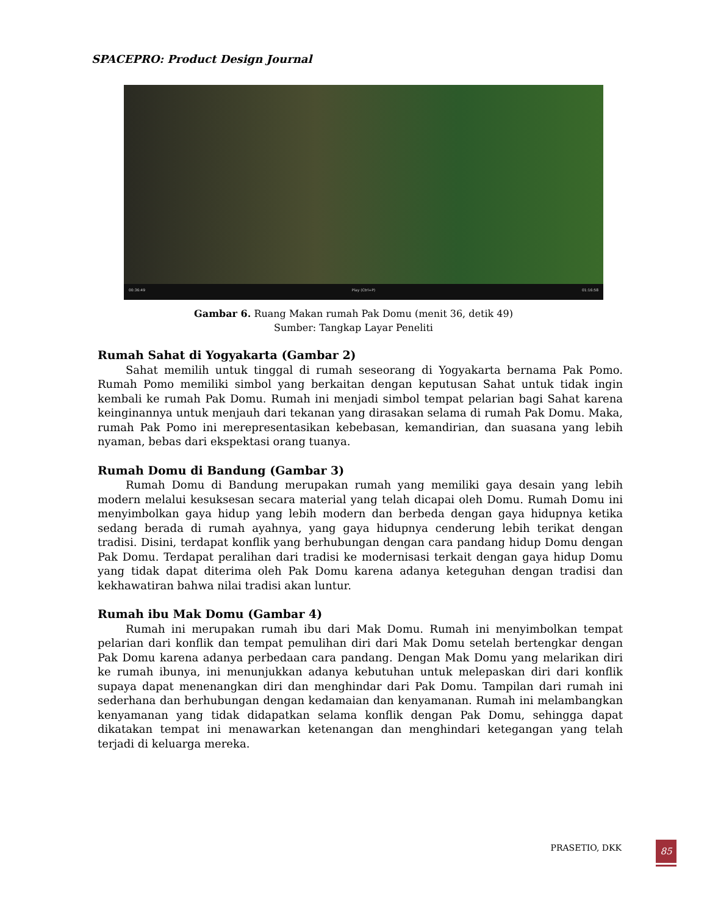SPACEPRO: Product Design Journal
00:36:49 Play (Ctrl+P) 01:16:58
Gambar 6. Ruang Makan rumah Pak Domu (menit 36, detik 49)
Sumber: Tangkap Layar Peneliti
Rumah Sahat di Yogyakarta (Gambar 2)
Sahat memilih untuk tinggal di rumah seseorang di Yogyakarta bernama Pak Pomo. Rumah Pomo memiliki simbol yang berkaitan dengan keputusan Sahat untuk tidak ingin kembali ke rumah Pak Domu. Rumah ini menjadi simbol tempat pelarian bagi Sahat karena keinginannya untuk menjauh dari tekanan yang dirasakan selama di rumah Pak Domu. Maka, rumah Pak Pomo ini merepresentasikan kebebasan, kemandirian, dan suasana yang lebih nyaman, bebas dari ekspektasi orang tuanya.
Rumah Domu di Bandung (Gambar 3)
Rumah Domu di Bandung merupakan rumah yang memiliki gaya desain yang lebih modern melalui kesuksesan secara material yang telah dicapai oleh Domu. Rumah Domu ini menyimbolkan gaya hidup yang lebih modern dan berbeda dengan gaya hidupnya ketika sedang berada di rumah ayahnya, yang gaya hidupnya cenderung lebih terikat dengan tradisi. Disini, terdapat konflik yang berhubungan dengan cara pandang hidup Domu dengan Pak Domu. Terdapat peralihan dari tradisi ke modernisasi terkait dengan gaya hidup Domu yang tidak dapat diterima oleh Pak Domu karena adanya keteguhan dengan tradisi dan kekhawatiran bahwa nilai tradisi akan luntur.
Rumah ibu Mak Domu (Gambar 4)
Rumah ini merupakan rumah ibu dari Mak Domu. Rumah ini menyimbolkan tempat pelarian dari konflik dan tempat pemulihan diri dari Mak Domu setelah bertengkar dengan Pak Domu karena adanya perbedaan cara pandang. Dengan Mak Domu yang melarikan diri ke rumah ibunya, ini menunjukkan adanya kebutuhan untuk melepaskan diri dari konflik supaya dapat menenangkan diri dan menghindar dari Pak Domu. Tampilan dari rumah ini sederhana dan berhubungan dengan kedamaian dan kenyamanan. Rumah ini melambangkan kenyamanan yang tidak didapatkan selama konflik dengan Pak Domu, sehingga dapat dikatakan tempat ini menawarkan ketenangan dan menghindari ketegangan yang telah terjadi di keluarga mereka.
PRASETIO, DKK 85